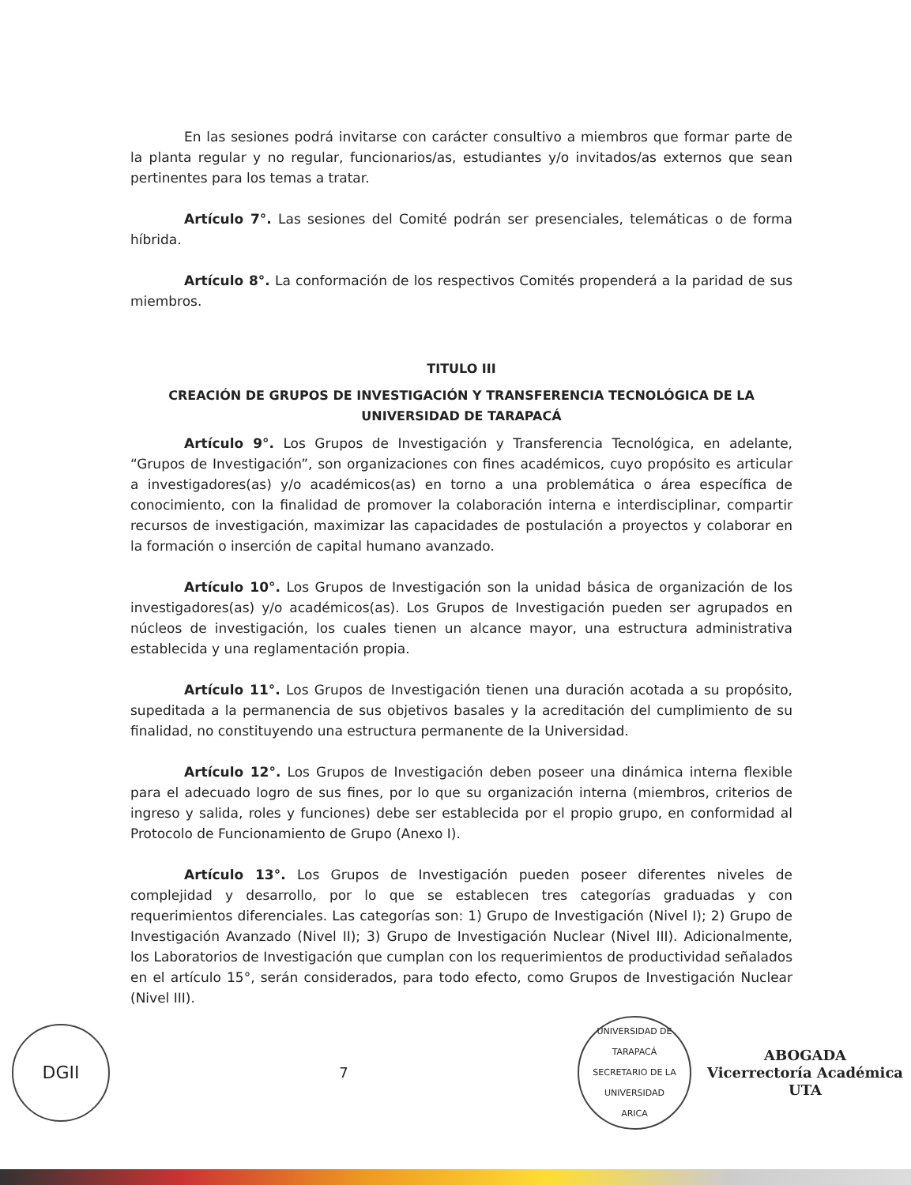En las sesiones podrá invitarse con carácter consultivo a miembros que formar parte de la planta regular y no regular, funcionarios/as, estudiantes y/o invitados/as externos que sean pertinentes para los temas a tratar.
Artículo 7°. Las sesiones del Comité podrán ser presenciales, telemáticas o de forma híbrida.
Artículo 8°. La conformación de los respectivos Comités propenderá a la paridad de sus miembros.
TITULO III
CREACIÓN DE GRUPOS DE INVESTIGACIÓN Y TRANSFERENCIA TECNOLÓGICA DE LA UNIVERSIDAD DE TARAPACÁ
Artículo 9°. Los Grupos de Investigación y Transferencia Tecnológica, en adelante, “Grupos de Investigación”, son organizaciones con fines académicos, cuyo propósito es articular a investigadores(as) y/o académicos(as) en torno a una problemática o área específica de conocimiento, con la finalidad de promover la colaboración interna e interdisciplinar, compartir recursos de investigación, maximizar las capacidades de postulación a proyectos y colaborar en la formación o inserción de capital humano avanzado.
Artículo 10°. Los Grupos de Investigación son la unidad básica de organización de los investigadores(as) y/o académicos(as). Los Grupos de Investigación pueden ser agrupados en núcleos de investigación, los cuales tienen un alcance mayor, una estructura administrativa establecida y una reglamentación propia.
Artículo 11°. Los Grupos de Investigación tienen una duración acotada a su propósito, supeditada a la permanencia de sus objetivos basales y la acreditación del cumplimiento de su finalidad, no constituyendo una estructura permanente de la Universidad.
Artículo 12°. Los Grupos de Investigación deben poseer una dinámica interna flexible para el adecuado logro de sus fines, por lo que su organización interna (miembros, criterios de ingreso y salida, roles y funciones) debe ser establecida por el propio grupo, en conformidad al Protocolo de Funcionamiento de Grupo (Anexo I).
Artículo 13°. Los Grupos de Investigación pueden poseer diferentes niveles de complejidad y desarrollo, por lo que se establecen tres categorías graduadas y con requerimientos diferenciales. Las categorías son: 1) Grupo de Investigación (Nivel I); 2) Grupo de Investigación Avanzado (Nivel II); 3) Grupo de Investigación Nuclear (Nivel III). Adicionalmente, los Laboratorios de Investigación que cumplan con los requerimientos de productividad señalados en el artículo 15°, serán considerados, para todo efecto, como Grupos de Investigación Nuclear (Nivel III).
DGII
7
UNIVERSIDAD DE TARAPACÁ
SECRETARIO DE LA UNIVERSIDAD
ARICA
ABOGADA
Vicerrectoría Académica
UTA